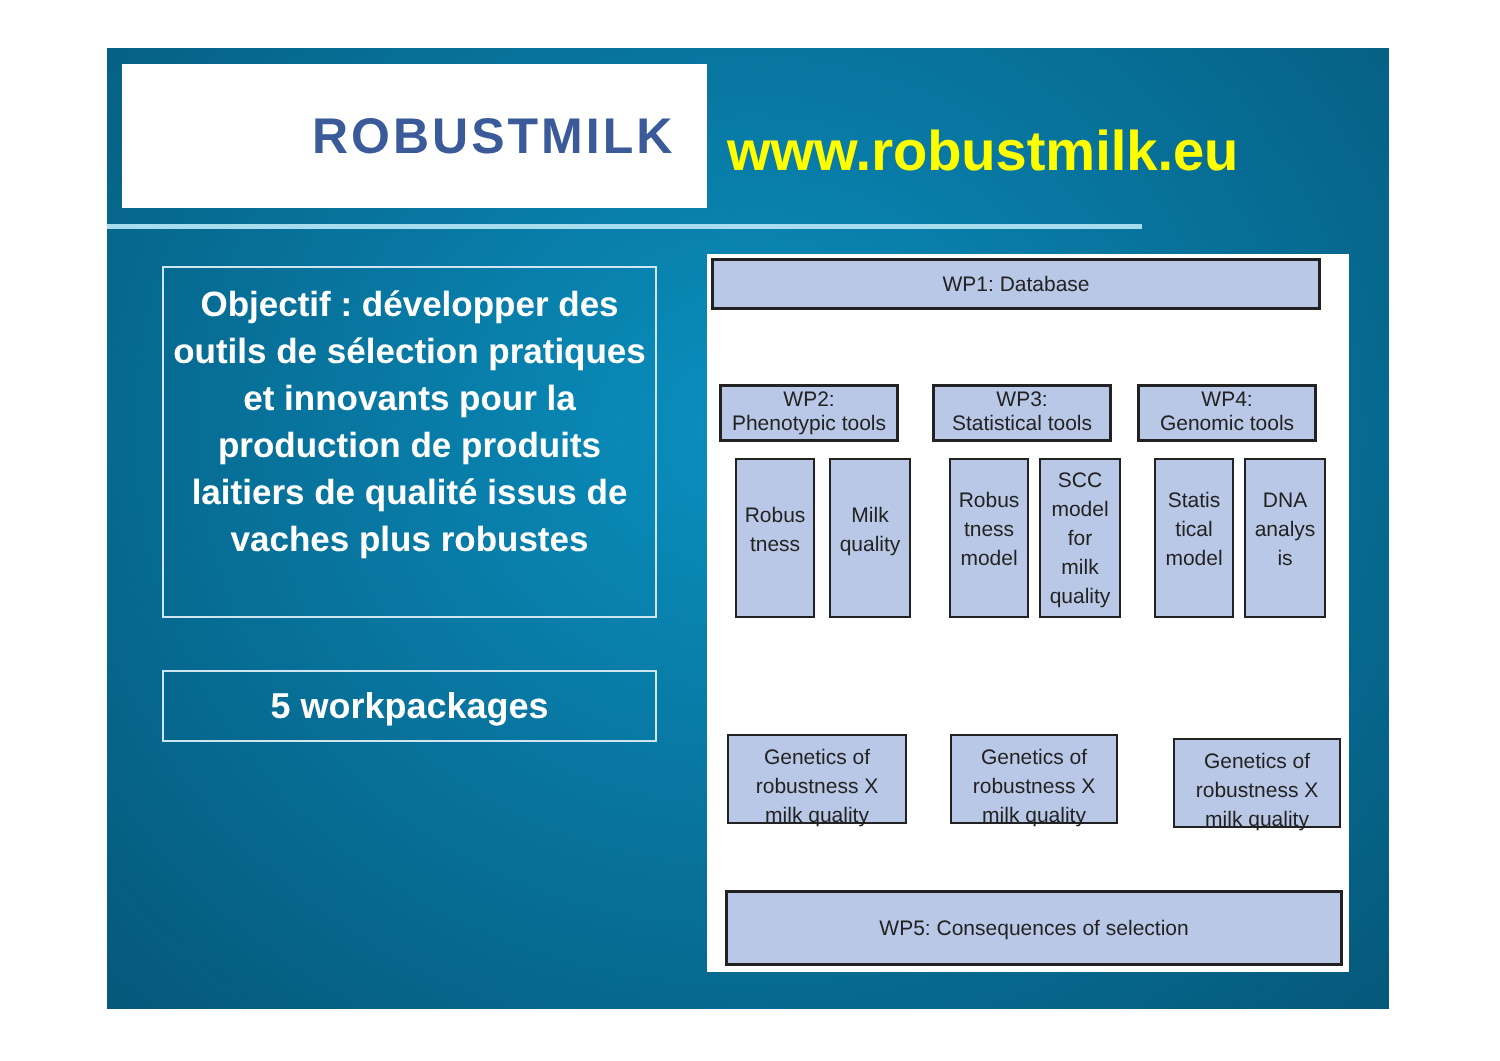ROBUSTMILK
www.robustmilk.eu
Objectif : développer des outils de sélection pratiques et innovants pour la production de produits laitiers de qualité issus de vaches plus robustes
5 workpackages
WP1: Database
WP2:
Phenotypic tools
WP3:
Statistical tools
WP4:
Genomic tools
Robus
tness
Milk
quality
Robus
tness
model
SCC
model
for
milk
quality
Statis
tical
model
DNA
analys
is
Genetics of
robustness X
milk quality
Genetics of
robustness X
milk quality
Genetics of
robustness X
milk quality
WP5: Consequences of selection